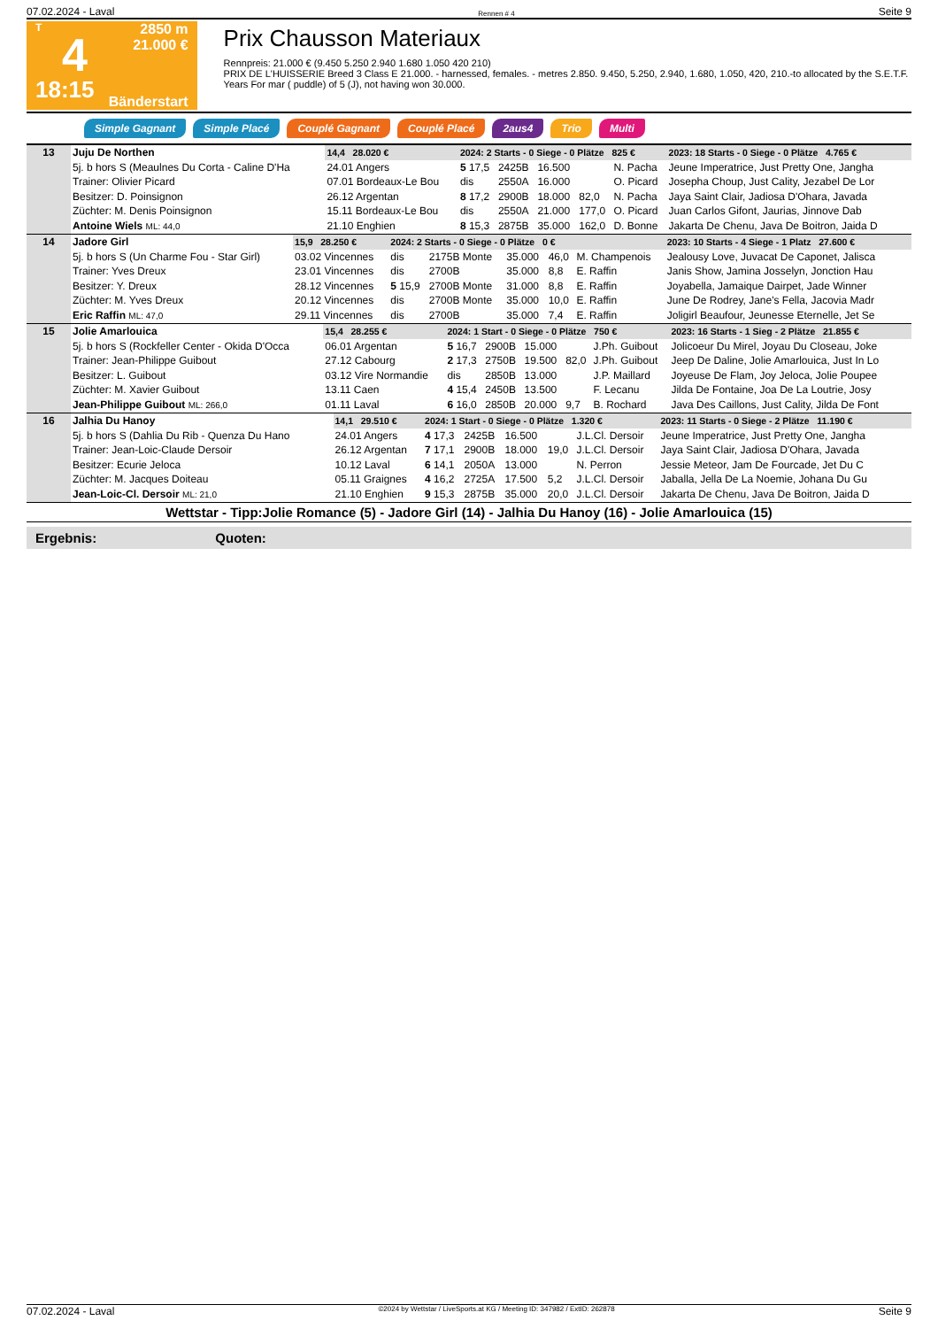07.02.2024 - Laval Rennen # 4 Seite 9
T
4
18:15
2850 m
21.000 €
Bänderstart
Prix Chausson Materiaux
Rennpreis: 21.000 € (9.450 5.250 2.940 1.680 1.050 420 210)
PRIX DE L'HUISSERIE Breed 3 Class E 21.000. - harnessed, females. - metres 2.850. 9.450, 5.250, 2.940, 1.680, 1.050, 420, 210.-to allocated by the S.E.T.F. Years For mar ( puddle) of 5 (J), not having won 30.000.
Simple Gagnant Simple Placé Couplé Gagnant Couplé Placé 2aus4 Trio Multi
| 13 | Juju De Northen | 14,4 28.020 € | 2024: 2 Starts - 0 Siege - 0 Plätze 825 € | | | | | 2023: 18 Starts - 0 Siege - 0 Plätze 4.765 € |
| | 5j. b hors S (Meaulnes Du Corta - Caline D'Ha | 24.01 Angers | 5 17,5 | 2425B | 16.500 | | N. Pacha | Jeune Imperatrice, Just Pretty One, Jangha |
| | Trainer: Olivier Picard | 07.01 Bordeaux-Le Bou | dis | 2550A | 16.000 | | O. Picard | Josepha Choup, Just Cality, Jezabel De Lor |
| | Besitzer: D. Poinsignon | 26.12 Argentan | 8 17,2 | 2900B | 18.000 | 82,0 | N. Pacha | Jaya Saint Clair, Jadiosa D'Ohara, Javada |
| | Züchter: M. Denis Poinsignon | 15.11 Bordeaux-Le Bou | dis | 2550A | 21.000 | 177,0 | O. Picard | Juan Carlos Gifont, Jaurias, Jinnove Dab |
| | Antoine Wiels ML: 44,0 | 21.10 Enghien | 8 15,3 | 2875B | 35.000 | 162,0 | D. Bonne | Jakarta De Chenu, Java De Boitron, Jaida D |
| 14 | Jadore Girl | 15,9 28.250 € | 2024: 2 Starts - 0 Siege - 0 Plätze 0 € | | | | | 2023: 10 Starts - 4 Siege - 1 Platz 27.600 € |
| | 5j. b hors S (Un Charme Fou - Star Girl) | 03.02 Vincennes | dis | 2175B Monte | 35.000 | 46,0 | M. Champenois | Jealousy Love, Juvacat De Caponet, Jalisca |
| | Trainer: Yves Dreux | 23.01 Vincennes | dis | 2700B | 35.000 | 8,8 | E. Raffin | Janis Show, Jamina Josselyn, Jonction Hau |
| | Besitzer: Y. Dreux | 28.12 Vincennes | 5 15,9 | 2700B Monte | 31.000 | 8,8 | E. Raffin | Joyabella, Jamaique Dairpet, Jade Winner |
| | Züchter: M. Yves Dreux | 20.12 Vincennes | dis | 2700B Monte | 35.000 | 10,0 | E. Raffin | June De Rodrey, Jane's Fella, Jacovia Madr |
| | Eric Raffin ML: 47,0 | 29.11 Vincennes | dis | 2700B | 35.000 | 7,4 | E. Raffin | Joligirl Beaufour, Jeunesse Eternelle, Jet Se |
| 15 | Jolie Amarlouica | 15,4 28.255 € | 2024: 1 Start - 0 Siege - 0 Plätze 750 € | | | | | 2023: 16 Starts - 1 Sieg - 2 Plätze 21.855 € |
| | 5j. b hors S (Rockfeller Center - Okida D'Occa | 06.01 Argentan | 5 16,7 | 2900B | 15.000 | | J.Ph. Guibout | Jolicoeur Du Mirel, Joyau Du Closeau, Joke |
| | Trainer: Jean-Philippe Guibout | 27.12 Cabourg | 2 17,3 | 2750B | 19.500 | 82,0 | J.Ph. Guibout | Jeep De Daline, Jolie Amarlouica, Just In Lo |
| | Besitzer: L. Guibout | 03.12 Vire Normandie | dis | 2850B | 13.000 | | J.P. Maillard | Joyeuse De Flam, Joy Jeloca, Jolie Poupee |
| | Züchter: M. Xavier Guibout | 13.11 Caen | 4 15,4 | 2450B | 13.500 | | F. Lecanu | Jilda De Fontaine, Joa De La Loutrie, Josy |
| | Jean-Philippe Guibout ML: 266,0 | 01.11 Laval | 6 16,0 | 2850B | 20.000 | 9,7 | B. Rochard | Java Des Caillons, Just Cality, Jilda De Font |
| 16 | Jalhia Du Hanoy | 14,1 29.510 € | 2024: 1 Start - 0 Siege - 0 Plätze 1.320 € | | | | | 2023: 11 Starts - 0 Siege - 2 Plätze 11.190 € |
| | 5j. b hors S (Dahlia Du Rib - Quenza Du Hano | 24.01 Angers | 4 17,3 | 2425B | 16.500 | | J.L.Cl. Dersoir | Jeune Imperatrice, Just Pretty One, Jangha |
| | Trainer: Jean-Loic-Claude Dersoir | 26.12 Argentan | 7 17,1 | 2900B | 18.000 | 19,0 | J.L.Cl. Dersoir | Jaya Saint Clair, Jadiosa D'Ohara, Javada |
| | Besitzer: Ecurie Jeloca | 10.12 Laval | 6 14,1 | 2050A | 13.000 | | N. Perron | Jessie Meteor, Jam De Fourcade, Jet Du C |
| | Züchter: M. Jacques Doiteau | 05.11 Graignes | 4 16,2 | 2725A | 17.500 | 5,2 | J.L.Cl. Dersoir | Jaballa, Jella De La Noemie, Johana Du Gu |
| | Jean-Loic-Cl. Dersoir ML: 21,0 | 21.10 Enghien | 9 15,3 | 2875B | 35.000 | 20,0 | J.L.Cl. Dersoir | Jakarta De Chenu, Java De Boitron, Jaida D |
Wettstar - Tipp:Jolie Romance (5) - Jadore Girl (14) - Jalhia Du Hanoy (16) - Jolie Amarlouica (15)
Ergebnis: Quoten:
07.02.2024 - Laval ©2024 by Wettstar / LiveSports.at KG / Meeting ID: 347982 / ExtID: 262878 Seite 9